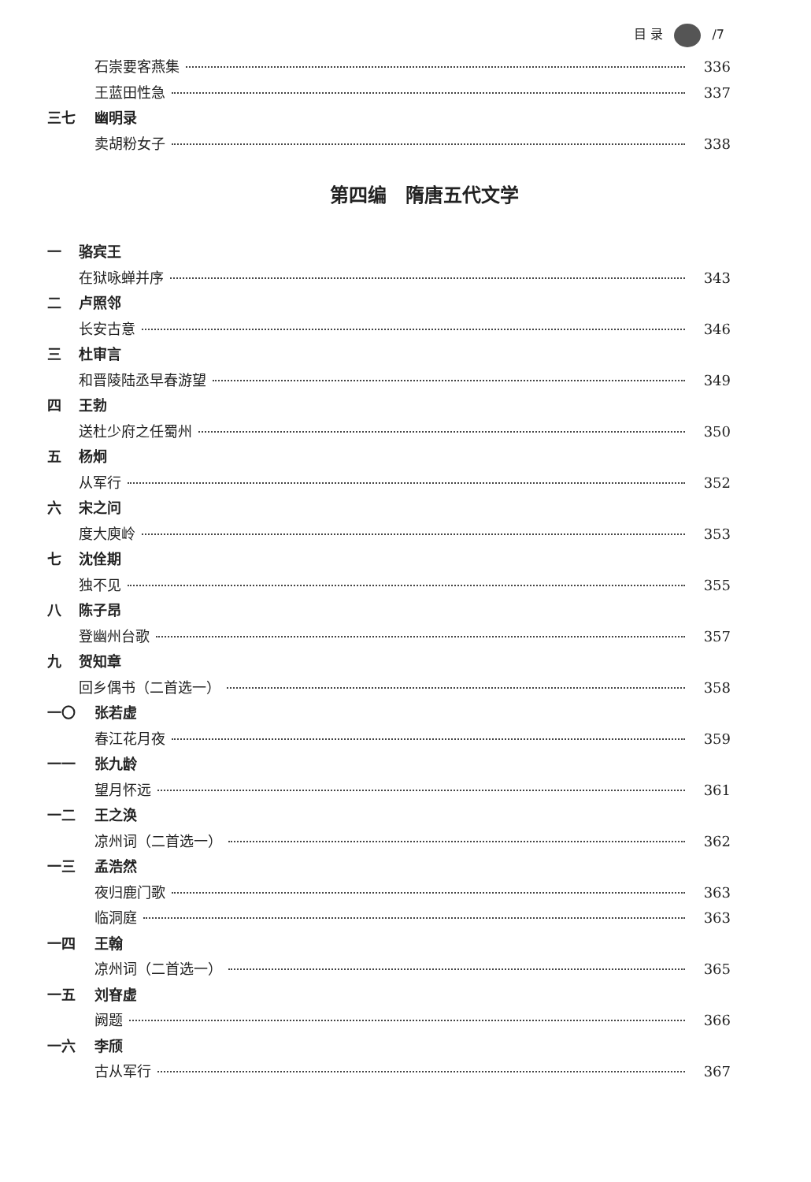目 录 /7
石崇要客燕集 336
王蓝田性急 337
三七 幽明录
卖胡粉女子 338
第四编　隋唐五代文学
一 骆宾王
在狱咏蝉并序 343
二 卢照邻
长安古意 346
三 杜审言
和晋陵陆丞早春游望 349
四 王勃
送杜少府之任蜀州 350
五 杨炯
从军行 352
六 宋之问
度大庾岭 353
七 沈佺期
独不见 355
八 陈子昂
登幽州台歌 357
九 贺知章
回乡偶书（二首选一） 358
一〇 张若虚
春江花月夜 359
一一 张九龄
望月怀远 361
一二 王之涣
凉州词（二首选一） 362
一三 孟浩然
夜归鹿门歌 363
临洞庭 363
一四 王翰
凉州词（二首选一） 365
一五 刘眘虚
阙题 366
一六 李颀
古从军行 367